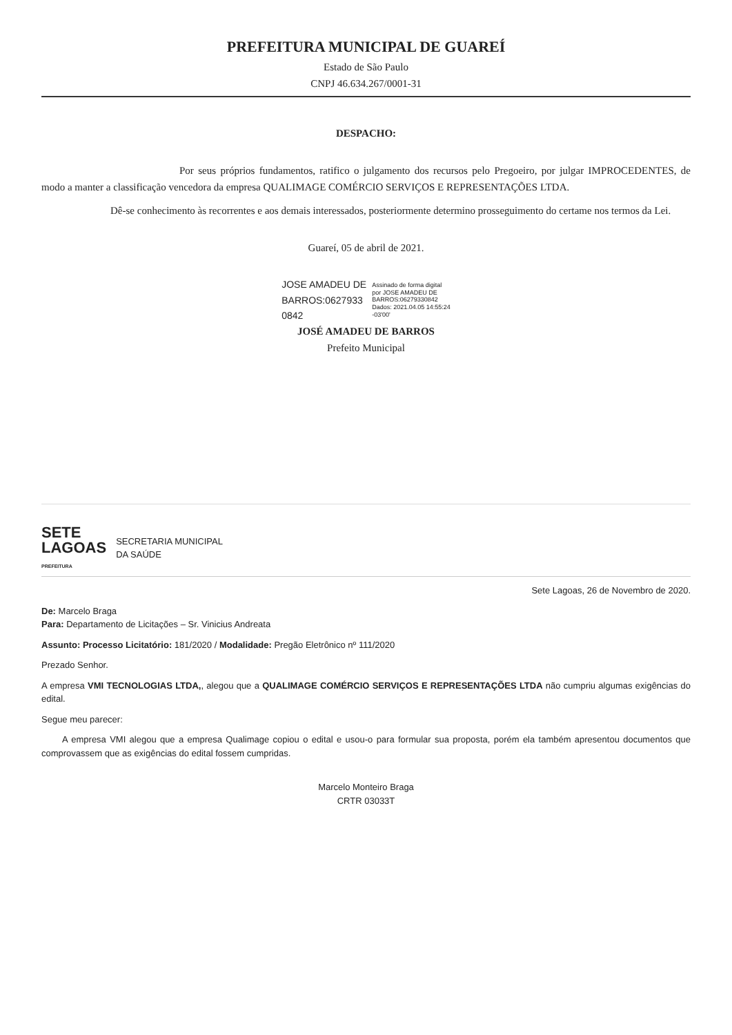PREFEITURA MUNICIPAL DE GUAREÍ
Estado de São Paulo
CNPJ 46.634.267/0001-31
DESPACHO:
Por seus próprios fundamentos, ratifico o julgamento dos recursos pelo Pregoeiro, por julgar IMPROCEDENTES, de modo a manter a classificação vencedora da empresa QUALIMAGE COMÉRCIO SERVIÇOS E REPRESENTAÇÕES LTDA.
Dê-se conhecimento às recorrentes e aos demais interessados, posteriormente determino prosseguimento do certame nos termos da Lei.
Guareí, 05 de abril de 2021.
JOSE AMADEU DE
BARROS:0627933
0842
Assinado de forma digital
por JOSE AMADEU DE
BARROS:06279330842
Dados: 2021.04.05 14:55:24
-03'00'
JOSÉ AMADEU DE BARROS
Prefeito Municipal
SETE
LAGOAS
PREFEITURA
SECRETARIA MUNICIPAL
DA SAÚDE
Sete Lagoas, 26 de Novembro de 2020.
De: Marcelo Braga
Para: Departamento de Licitações – Sr. Vinicius Andreata
Assunto: Processo Licitatório: 181/2020 / Modalidade: Pregão Eletrônico nº 111/2020
Prezado Senhor.
A empresa VMI TECNOLOGIAS LTDA,, alegou que a QUALIMAGE COMÉRCIO SERVIÇOS E REPRESENTAÇÕES LTDA não cumpriu algumas exigências do edital.
Segue meu parecer:
A empresa VMI alegou que a empresa Qualimage copiou o edital e usou-o para formular sua proposta, porém ela também apresentou documentos que comprovassem que as exigências do edital fossem cumpridas.
Marcelo Monteiro Braga
CRTR 03033T